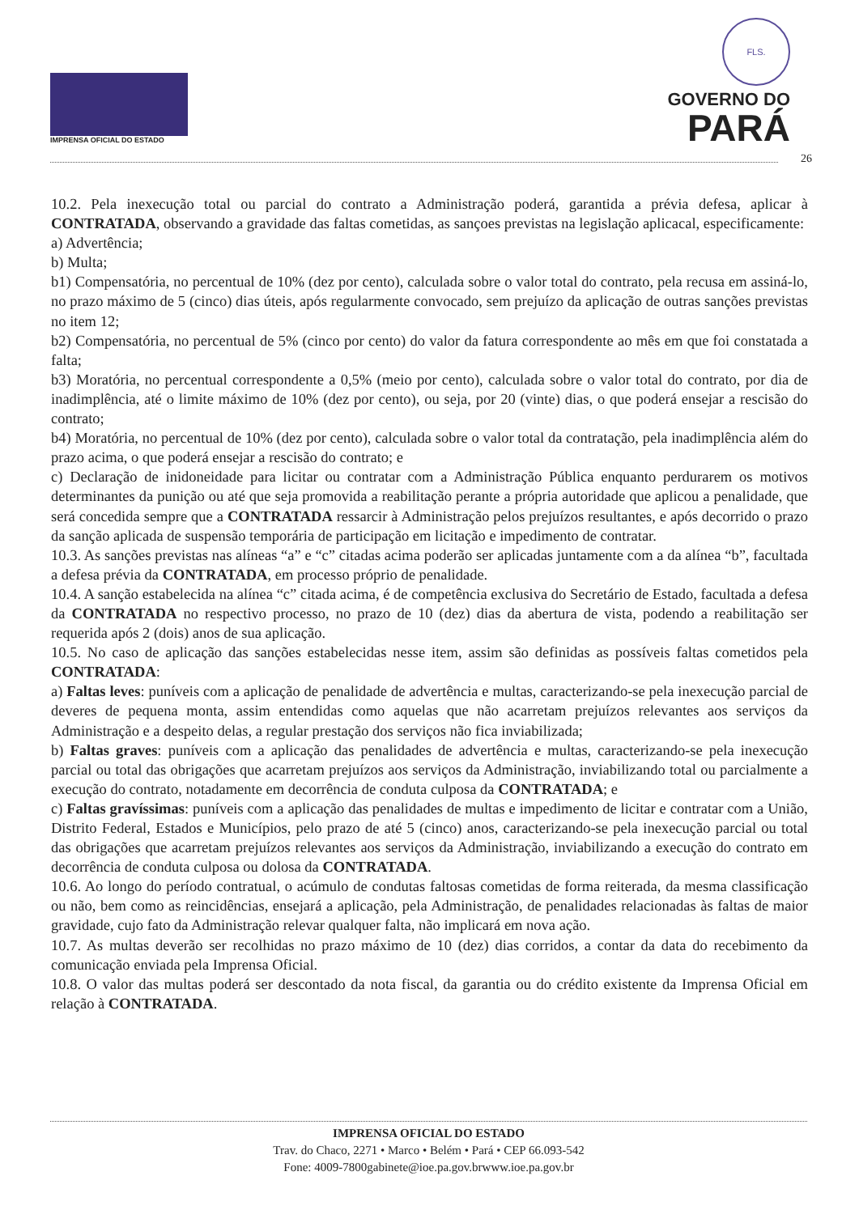IMPRENSA OFICIAL DO ESTADO
FLS.
GOVERNO DO
PARÁ
26
10.2. Pela inexecução total ou parcial do contrato a Administração poderá, garantida a prévia defesa, aplicar à CONTRATADA, observando a gravidade das faltas cometidas, as sançoes previstas na legislação aplicacal, especificamente:
a) Advertência;
b) Multa;
b1) Compensatória, no percentual de 10% (dez por cento), calculada sobre o valor total do contrato, pela recusa em assiná-lo, no prazo máximo de 5 (cinco) dias úteis, após regularmente convocado, sem prejuízo da aplicação de outras sanções previstas no item 12;
b2) Compensatória, no percentual de 5% (cinco por cento) do valor da fatura correspondente ao mês em que foi constatada a falta;
b3) Moratória, no percentual correspondente a 0,5% (meio por cento), calculada sobre o valor total do contrato, por dia de inadimplência, até o limite máximo de 10% (dez por cento), ou seja, por 20 (vinte) dias, o que poderá ensejar a rescisão do contrato;
b4) Moratória, no percentual de 10% (dez por cento), calculada sobre o valor total da contratação, pela inadimplência além do prazo acima, o que poderá ensejar a rescisão do contrato; e
c) Declaração de inidoneidade para licitar ou contratar com a Administração Pública enquanto perdurarem os motivos determinantes da punição ou até que seja promovida a reabilitação perante a própria autoridade que aplicou a penalidade, que será concedida sempre que a CONTRATADA ressarcir à Administração pelos prejuízos resultantes, e após decorrido o prazo da sanção aplicada de suspensão temporária de participação em licitação e impedimento de contratar.
10.3. As sanções previstas nas alíneas “a” e “c” citadas acima poderão ser aplicadas juntamente com a da alínea “b”, facultada a defesa prévia da CONTRATADA, em processo próprio de penalidade.
10.4. A sanção estabelecida na alínea “c” citada acima, é de competência exclusiva do Secretário de Estado, facultada a defesa da CONTRATADA no respectivo processo, no prazo de 10 (dez) dias da abertura de vista, podendo a reabilitação ser requerida após 2 (dois) anos de sua aplicação.
10.5. No caso de aplicação das sanções estabelecidas nesse item, assim são definidas as possíveis faltas cometidos pela CONTRATADA:
a) Faltas leves: puníveis com a aplicação de penalidade de advertência e multas, caracterizando-se pela inexecução parcial de deveres de pequena monta, assim entendidas como aquelas que não acarretam prejuízos relevantes aos serviços da Administração e a despeito delas, a regular prestação dos serviços não fica inviabilizada;
b) Faltas graves: puníveis com a aplicação das penalidades de advertência e multas, caracterizando-se pela inexecução parcial ou total das obrigações que acarretam prejuízos aos serviços da Administração, inviabilizando total ou parcialmente a execução do contrato, notadamente em decorrência de conduta culposa da CONTRATADA; e
c) Faltas gravíssimas: puníveis com a aplicação das penalidades de multas e impedimento de licitar e contratar com a União, Distrito Federal, Estados e Municípios, pelo prazo de até 5 (cinco) anos, caracterizando-se pela inexecução parcial ou total das obrigações que acarretam prejuízos relevantes aos serviços da Administração, inviabilizando a execução do contrato em decorrência de conduta culposa ou dolosa da CONTRATADA.
10.6. Ao longo do período contratual, o acúmulo de condutas faltosas cometidas de forma reiterada, da mesma classificação ou não, bem como as reincidências, ensejará a aplicação, pela Administração, de penalidades relacionadas às faltas de maior gravidade, cujo fato da Administração relevar qualquer falta, não implicará em nova ação.
10.7. As multas deverão ser recolhidas no prazo máximo de 10 (dez) dias corridos, a contar da data do recebimento da comunicação enviada pela Imprensa Oficial.
10.8. O valor das multas poderá ser descontado da nota fiscal, da garantia ou do crédito existente da Imprensa Oficial em relação à CONTRATADA.
IMPRENSA OFICIAL DO ESTADO
Trav. do Chaco, 2271 • Marco • Belém • Pará • CEP 66.093-542
Fone: 4009-7800gabinete@ioe.pa.gov.brwww.ioe.pa.gov.br